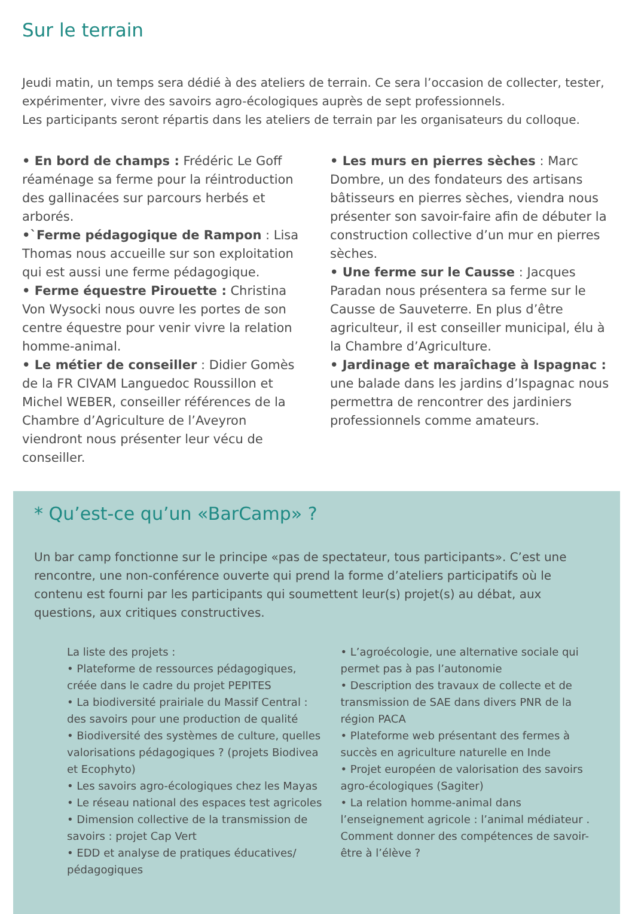Sur le terrain
Jeudi matin, un temps sera dédié à des ateliers de terrain. Ce sera l’occasion de collecter, tester, expérimenter, vivre des savoirs agro-écologiques auprès de sept professionnels.
Les participants seront répartis dans les ateliers de terrain par les organisateurs du colloque.
• En bord de champs : Frédéric Le Goff réaménage sa ferme pour la réintroduction des gallinacées sur parcours herbés et arborés.
•`Ferme pédagogique de Rampon : Lisa Thomas nous accueille sur son exploitation qui est aussi une ferme pédagogique.
• Ferme équestre Pirouette : Christina Von Wysocki nous ouvre les portes de son centre équestre pour venir vivre la relation homme-animal.
• Le métier de conseiller : Didier Gomès de la FR CIVAM Languedoc Roussillon et Michel WEBER, conseiller références de la Chambre d’Agriculture de l’Aveyron viendront nous présenter leur vécu de conseiller.
• Les murs en pierres sèches : Marc Dombre, un des fondateurs des artisans bâtisseurs en pierres sèches, viendra nous présenter son savoir-faire afin de débuter la construction collective d’un mur en pierres sèches.
• Une ferme sur le Causse : Jacques Paradan nous présentera sa ferme sur le Causse de Sauveterre. En plus d’être agriculteur, il est conseiller municipal, élu à la Chambre d’Agriculture.
• Jardinage et maraîchage à Ispagnac : une balade dans les jardins d’Ispagnac nous permettra de rencontrer des jardiniers professionnels comme amateurs.
* Qu’est-ce qu’un «BarCamp» ?
Un bar camp fonctionne sur le principe «pas de spectateur, tous participants». C’est une rencontre, une non-conférence ouverte qui prend la forme d’ateliers participatifs où le contenu est fourni par les participants qui soumettent leur(s) projet(s) au débat, aux questions, aux critiques constructives.
La liste des projets :
• Plateforme de ressources pédagogiques, créée dans le cadre du projet PEPITES
• La biodiversité prairiale du Massif Central : des savoirs pour une production de qualité
• Biodiversité des systèmes de culture, quelles valorisations pédagogiques ? (projets Biodivea et Ecophyto)
• Les savoirs agro-écologiques chez les Mayas
• Le réseau national des espaces test agricoles
• Dimension collective de la transmission de savoirs : projet Cap Vert
• EDD et analyse de pratiques éducatives/ pédagogiques
• L’agroécologie, une alternative sociale qui permet pas à pas l’autonomie
• Description des travaux de collecte et de transmission de SAE dans divers PNR de la région PACA
• Plateforme web présentant des fermes à succès en agriculture naturelle en Inde
• Projet européen de valorisation des savoirs agro-écologiques (Sagiter)
• La relation homme-animal dans l’enseignement agricole : l’animal médiateur . Comment donner des compétences de savoir-être à l’élève ?